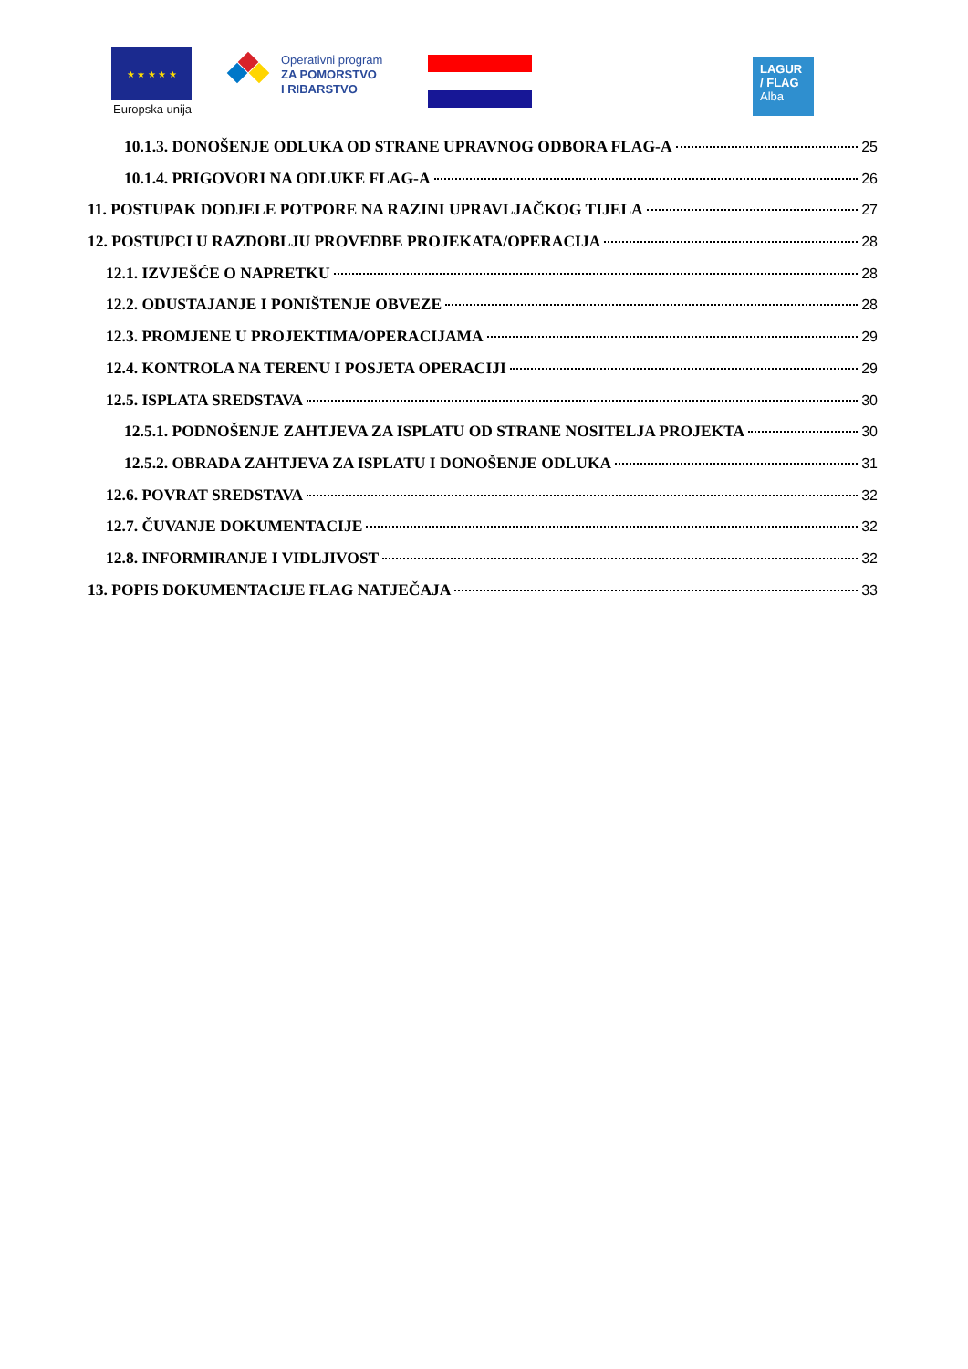★ ★ ★ ★ ★
Europska unija
Operativni program
ZA POMORSTVO
I RIBARSTVO
LAGUR
/ FLAG
Alba
10.1.3. DONOŠENJE ODLUKA OD STRANE UPRAVNOG ODBORA FLAG-A 25
10.1.4. PRIGOVORI NA ODLUKE FLAG-A 26
11. POSTUPAK DODJELE POTPORE NA RAZINI UPRAVLJAČKOG TIJELA 27
12. POSTUPCI U RAZDOBLJU PROVEDBE PROJEKATA/OPERACIJA 28
12.1. IZVJEŠĆE O NAPRETKU 28
12.2. ODUSTAJANJE I PONIŠTENJE OBVEZE 28
12.3. PROMJENE U PROJEKTIMA/OPERACIJAMA 29
12.4. KONTROLA NA TERENU I POSJETA OPERACIJI 29
12.5. ISPLATA SREDSTAVA 30
12.5.1. PODNOŠENJE ZAHTJEVA ZA ISPLATU OD STRANE NOSITELJA PROJEKTA 30
12.5.2. OBRADA ZAHTJEVA ZA ISPLATU I DONOŠENJE ODLUKA 31
12.6. POVRAT SREDSTAVA 32
12.7. ČUVANJE DOKUMENTACIJE 32
12.8. INFORMIRANJE I VIDLJIVOST 32
13. POPIS DOKUMENTACIJE FLAG NATJEČAJA 33